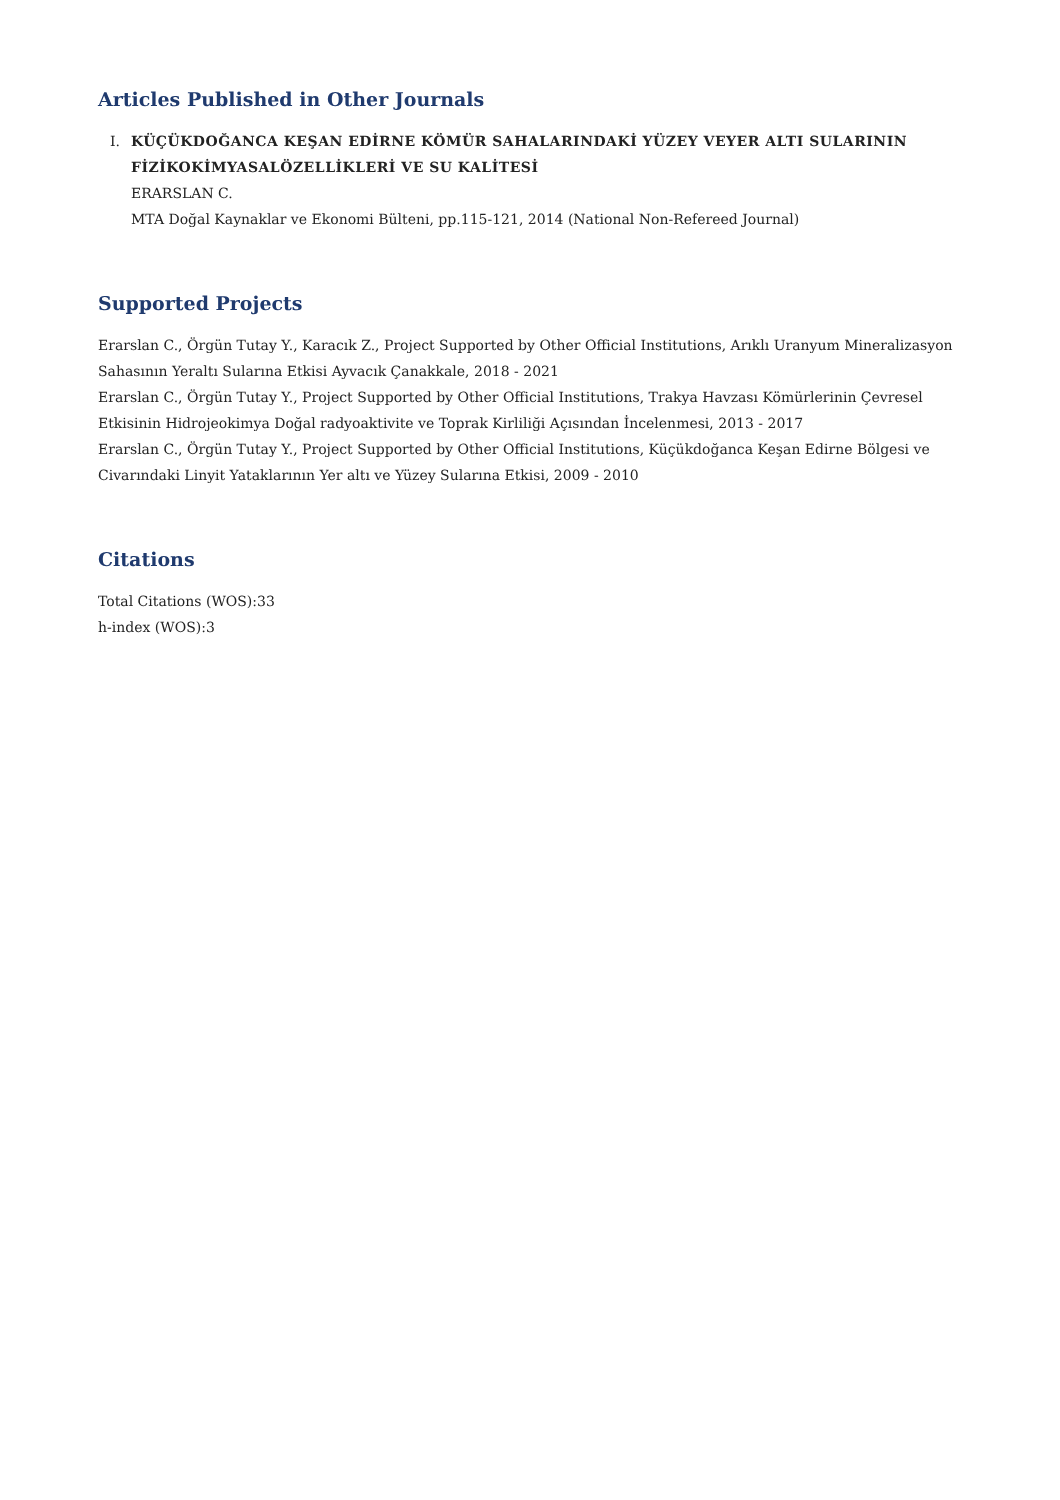Articles Published in Other Journals
I. KÜÇÜKDOĞANCA KEŞAN EDİRNE KÖMÜR SAHALARINDAKİ YÜZEY VEYER ALTI SULARININ FİZİKOKİMYASALÖZELLİKLERİ VE SU KALİTESİ
ERARSLAN C.
MTA Doğal Kaynaklar ve Ekonomi Bülteni, pp.115-121, 2014 (National Non-Refereed Journal)
Supported Projects
Erarslan C., Örgün Tutay Y., Karacık Z., Project Supported by Other Official Institutions, Arıklı Uranyum Mineralizasyon Sahasının Yeraltı Sularına Etkisi Ayvacık Çanakkale, 2018 - 2021
Erarslan C., Örgün Tutay Y., Project Supported by Other Official Institutions, Trakya Havzası Kömürlerinin Çevresel Etkisinin Hidrojeokimya Doğal radyoaktivite ve Toprak Kirliliği Açısından İncelenmesi, 2013 - 2017
Erarslan C., Örgün Tutay Y., Project Supported by Other Official Institutions, Küçükdoğanca Keşan Edirne Bölgesi ve Civarındaki Linyit Yataklarının Yer altı ve Yüzey Sularına Etkisi, 2009 - 2010
Citations
Total Citations (WOS):33
h-index (WOS):3